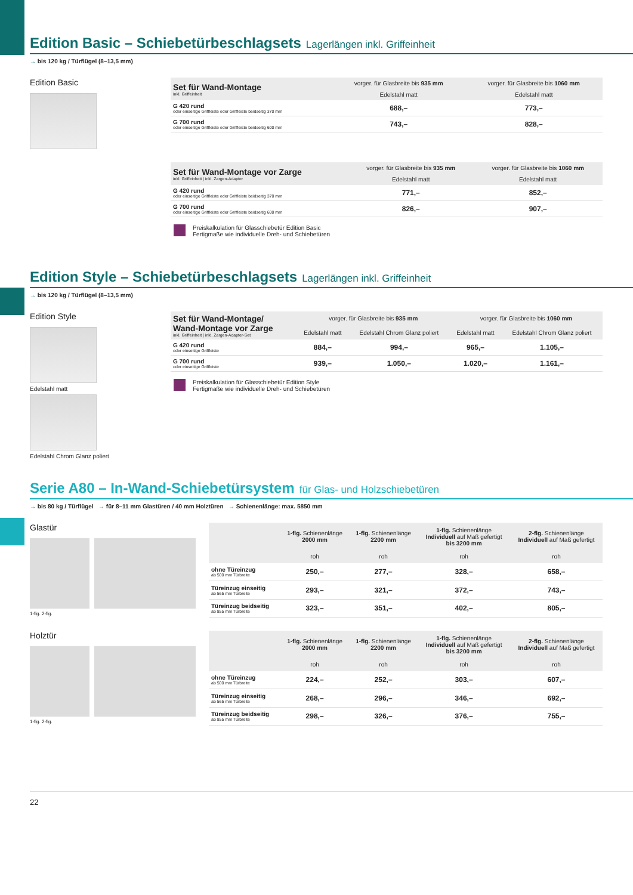Edition Basic – Schiebetürbeschlagsets Lagerlängen inkl. Griffeinheit
→ bis 120 kg / Türflügel (8–13,5 mm)
Edition Basic
| Set für Wand-Montage inkl. Griffeinheit | vorger. für Glasbreite bis 935 mm | vorger. für Glasbreite bis 1060 mm |
| --- | --- | --- |
| | Edelstahl matt | Edelstahl matt |
| G 420 rund oder einseitige Griffleiste oder Griffleiste beidseitig 370 mm | 688,– | 773,– |
| G 700 rund oder einseitige Griffleiste oder Griffleiste beidseitig 600 mm | 743,– | 828,– |
| Set für Wand-Montage vor Zarge inkl. Griffeinheit / inkl. Zargen-Adapter | vorger. für Glasbreite bis 935 mm | vorger. für Glasbreite bis 1060 mm |
| --- | --- | --- |
| | Edelstahl matt | Edelstahl matt |
| G 420 rund oder einseitige Griffleiste oder Griffleiste beidseitig 370 mm | 771,– | 852,– |
| G 700 rund oder einseitige Griffleiste oder Griffleiste beidseitig 600 mm | 826,– | 907,– |
Preiskalkulation für Glasschiebetür Edition Basic
Fertigmaße wie individuelle Dreh- und Schiebetüren
Edition Style – Schiebetürbeschlagsets Lagerlängen inkl. Griffeinheit
→ bis 120 kg / Türflügel (8–13,5 mm)
Edition Style
Edelstahl matt
Edelstahl Chrom Glanz poliert
| Set für Wand-Montage/ Wand-Montage vor Zarge inkl. Griffeinheit / inkl. Zargen-Adapter-Set | vorger. für Glasbreite bis 935 mm | | vorger. für Glasbreite bis 1060 mm | |
| --- | --- | --- | --- | --- |
| | Edelstahl matt | Edelstahl Chrom Glanz poliert | Edelstahl matt | Edelstahl Chrom Glanz poliert |
| G 420 rund oder einseitige Griffleiste | 884,– | 994,– | 965,– | 1.105,– |
| G 700 rund oder einseitige Griffleiste | 939,– | 1.050,– | 1.020,– | 1.161,– |
Preiskalkulation für Glasschiebetür Edition Style
Fertigmaße wie individuelle Dreh- und Schiebetüren
Serie A80 – In-Wand-Schiebetürsystem für Glas- und Holzschiebetüren
→ bis 80 kg / Türflügel → für 8–11 mm Glastüren / 40 mm Holztüren → Schienenlänge: max. 5850 mm
Glastür
1-flg. 2-flg.
| | 1-flg. Schienenlänge 2000 mm | 1-flg. Schienenlänge 2200 mm | 1-flg. Schienenlänge Individuell auf Maß gefertigt bis 3200 mm | 2-flg. Schienenlänge Individuell auf Maß gefertigt |
| --- | --- | --- | --- | --- |
| | roh | roh | roh | roh |
| ohne Türeinzug ab 500 mm Türbreite | 250,– | 277,– | 328,– | 658,– |
| Türeinzug einseitig ab 565 mm Türbreite | 293,– | 321,– | 372,– | 743,– |
| Türeinzug beidseitig ab 855 mm Türbreite | 323,– | 351,– | 402,– | 805,– |
Holztür
1-flg. 2-flg.
| | 1-flg. Schienenlänge 2000 mm | 1-flg. Schienenlänge 2200 mm | 1-flg. Schienenlänge Individuell auf Maß gefertigt bis 3200 mm | 2-flg. Schienenlänge Individuell auf Maß gefertigt |
| --- | --- | --- | --- | --- |
| | roh | roh | roh | roh |
| ohne Türeinzug ab 500 mm Türbreite | 224,– | 252,– | 303,– | 607,– |
| Türeinzug einseitig ab 565 mm Türbreite | 268,– | 296,– | 346,– | 692,– |
| Türeinzug beidseitig ab 855 mm Türbreite | 298,– | 326,– | 376,– | 755,– |
22